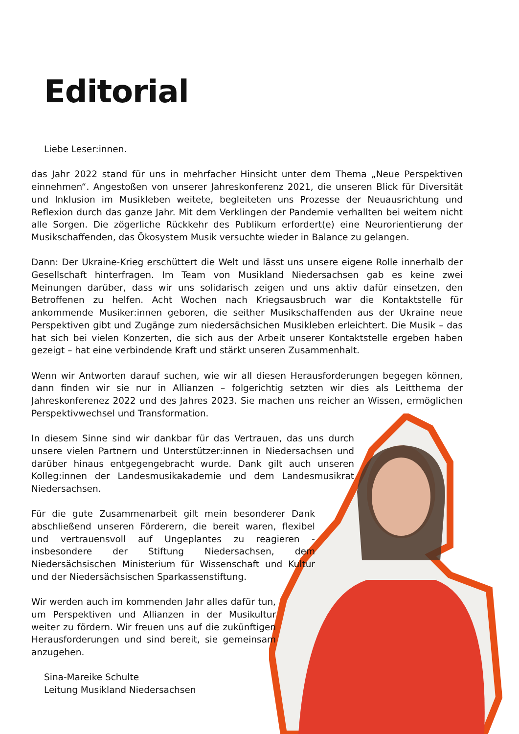Editorial
Liebe Leser:innen.
das Jahr 2022 stand für uns in mehrfacher Hinsicht unter dem Thema „Neue Perspektiven einnehmen“. Angestoßen von unserer Jahreskonferenz 2021, die unseren Blick für Diversität und Inklusion im Musikleben weitete, begleiteten uns Prozesse der Neuausrichtung und Reflexion durch das ganze Jahr. Mit dem Verklingen der Pandemie verhallten bei weitem nicht alle Sorgen. Die zögerliche Rückkehr des Publikum erfordert(e) eine Neurorientierung der Musikschaffenden, das Ökosystem Musik versuchte wieder in Balance zu gelangen.
Dann: Der Ukraine-Krieg erschüttert die Welt und lässt uns unsere eigene Rolle innerhalb der Gesellschaft hinterfragen. Im Team von Musikland Niedersachsen gab es keine zwei Meinungen darüber, dass wir uns solidarisch zeigen und uns aktiv dafür einsetzen, den Betroffenen zu helfen. Acht Wochen nach Kriegsausbruch war die Kontaktstelle für ankommende Musiker:innen geboren, die seither Musikschaffenden aus der Ukraine neue Perspektiven gibt und Zugänge zum niedersächsichen Musikleben erleichtert. Die Musik – das hat sich bei vielen Konzerten, die sich aus der Arbeit unserer Kontaktstelle ergeben haben gezeigt – hat eine verbindende Kraft und stärkt unseren Zusammenhalt.
Wenn wir Antworten darauf suchen, wie wir all diesen Herausforderungen begegen können, dann finden wir sie nur in Allianzen – folgerichtig setzten wir dies als Leitthema der Jahreskonferenez 2022 und des Jahres 2023. Sie machen uns reicher an Wissen, ermöglichen Perspektivwechsel und Transformation.
In diesem Sinne sind wir dankbar für das Vertrauen, das uns durch unsere vielen Partnern und Unterstützer:innen in Niedersachsen und darüber hinaus entgegengebracht wurde. Dank gilt auch unseren Kolleg:innen der Landesmusikakademie und dem Landesmusikrat Niedersachsen.
Für die gute Zusammenarbeit gilt mein besonderer Dank abschließend unseren Förderern, die bereit waren, flexibel und vertrauensvoll auf Ungeplantes zu reagieren - insbesondere der Stiftung Niedersachsen, dem Niedersächsischen Ministerium für Wissenschaft und Kultur und der Niedersächsischen Sparkassenstiftung.
Wir werden auch im kommenden Jahr alles dafür tun, um Perspektiven und Allianzen in der Musikultur weiter zu fördern. Wir freuen uns auf die zukünftigen Herausforderungen und sind bereit, sie gemeinsam anzugehen.
Sina-Mareike Schulte
Leitung Musikland Niedersachsen